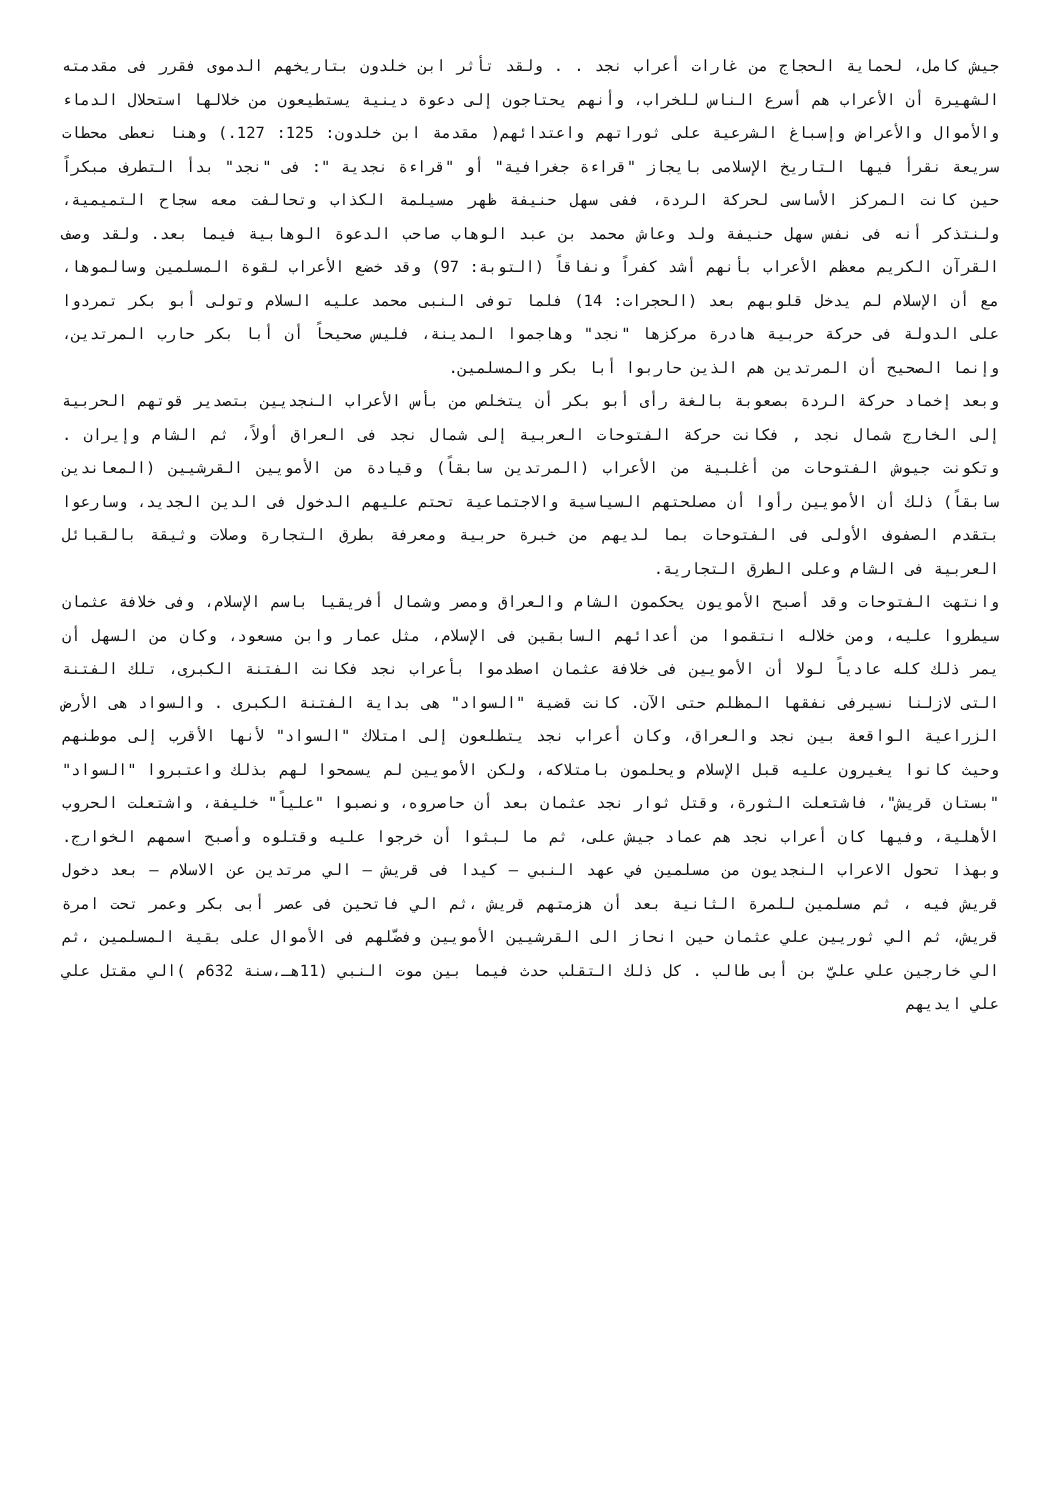جيش كامل، لحماية الحجاج من غارات أعراب نجد . . ولقد تأثر ابن خلدون بتاريخهم الدموى فقرر فى مقدمته الشهيرة أن الأعراب هم أسرع الناس للخراب، وأنهم يحتاجون إلى دعوة دينية يستطيعون من خلالها استحلال الدماء والأموال والأعراض وإسباغ الشرعية على ثوراتهم واعتدائهم( مقدمة ابن خلدون: 125: 127.) وهنا نعطى محطات سريعة نقرأ فيها التاريخ الإسلامى بايجاز "قراءة جغرافية" أو "قراءة نجدية ": فى "نجد" بدأ التطرف مبكراً حين كانت المركز الأساسى لحركة الردة، ففى سهل حنيفة ظهر مسيلمة الكذاب وتحالفت معه سجاح التميمية، ولنتذكر أنه فى نفس سهل حنيفة ولد وعاش محمد بن عبد الوهاب صاحب الدعوة الوهابية فيما بعد. ولقد وصف القرآن الكريم معظم الأعراب بأنهم أشد كفراً ونفاقاً (التوبة: 97) وقد خضع الأعراب لقوة المسلمين وسالموها، مع أن الإسلام لم يدخل قلوبهم بعد (الحجرات: 14) فلما توفى النبى محمد عليه السلام وتولى أبو بكر تمردوا على الدولة فى حركة حربية هادرة مركزها "نجد" وهاجموا المدينة، فليس صحيحاً أن أبا بكر حارب المرتدين، وإنما الصحيح أن المرتدين هم الذين حاربوا أبا بكر والمسلمين.
وبعد إخماد حركة الردة بصعوبة بالغة رأى أبو بكر أن يتخلص من بأس الأعراب النجديين بتصدير قوتهم الحربية إلى الخارج شمال نجد , فكانت حركة الفتوحات العربية إلى شمال نجد فى العراق أولاً، ثم الشام وإيران . وتكونت جيوش الفتوحات من أغلبية من الأعراب (المرتدين سابقاً) وقيادة من الأمويين القرشيين (المعاندين سابقاً) ذلك أن الأمويين رأوا أن مصلحتهم السياسية والاجتماعية تحتم عليهم الدخول فى الدين الجديد، وسارعوا بتقدم الصفوف الأولى فى الفتوحات بما لديهم من خبرة حربية ومعرفة بطرق التجارة وصلات وثيقة بالقبائل العربية فى الشام وعلى الطرق التجارية.
وانتهت الفتوحات وقد أصبح الأمويون يحكمون الشام والعراق ومصر وشمال أفريقيا باسم الإسلام، وفى خلافة عثمان سيطروا عليه، ومن خلاله انتقموا من أعدائهم السابقين فى الإسلام، مثل عمار وابن مسعود، وكان من السهل أن يمر ذلك كله عادياً لولا أن الأمويين فى خلافة عثمان اصطدموا بأعراب نجد فكانت الفتنة الكبرى، تلك الفتنة التى لازلنا نسيرفى نفقها المظلم حتى الآن. كانت قضية "السواد" هى بداية الفتنة الكبرى . والسواد هى الأرض الزراعية الواقعة بين نجد والعراق، وكان أعراب نجد يتطلعون إلى امتلاك "السواد" لأنها الأقرب إلى موطنهم وحيث كانوا يغيرون عليه قبل الإسلام ويحلمون بامتلاكه، ولكن الأمويين لم يسمحوا لهم بذلك واعتبروا "السواد" "بستان قريش"، فاشتعلت الثورة، وقتل ثوار نجد عثمان بعد أن حاصروه، ونصبوا "علياً" خليفة، واشتعلت الحروب الأهلية، وفيها كان أعراب نجد هم عماد جيش على، ثم ما لبثوا أن خرجوا عليه وقتلوه وأصبح اسمهم الخوارج. وبهذا تحول الاعراب النجديون من مسلمين في عهد النبي – كيدا فى قريش – الي مرتدين عن الاسلام – بعد دخول قريش فيه ، ثم مسلمين للمرة الثانية بعد أن هزمتهم قريش ،ثم الي فاتحين فى عصر أبى بكر وعمر تحت امرة قريش، ثم الي ثوريين علي عثمان حين انحاز الى القرشيين الأمويين وفضّلهم فى الأموال على بقية المسلمين ،ثم الي خارجين علي عليّ بن أبى طالب . كل ذلك التقلب حدث فيما بين موت النبي (11هـ،سنة 632م )الي مقتل علي علي ايديهم